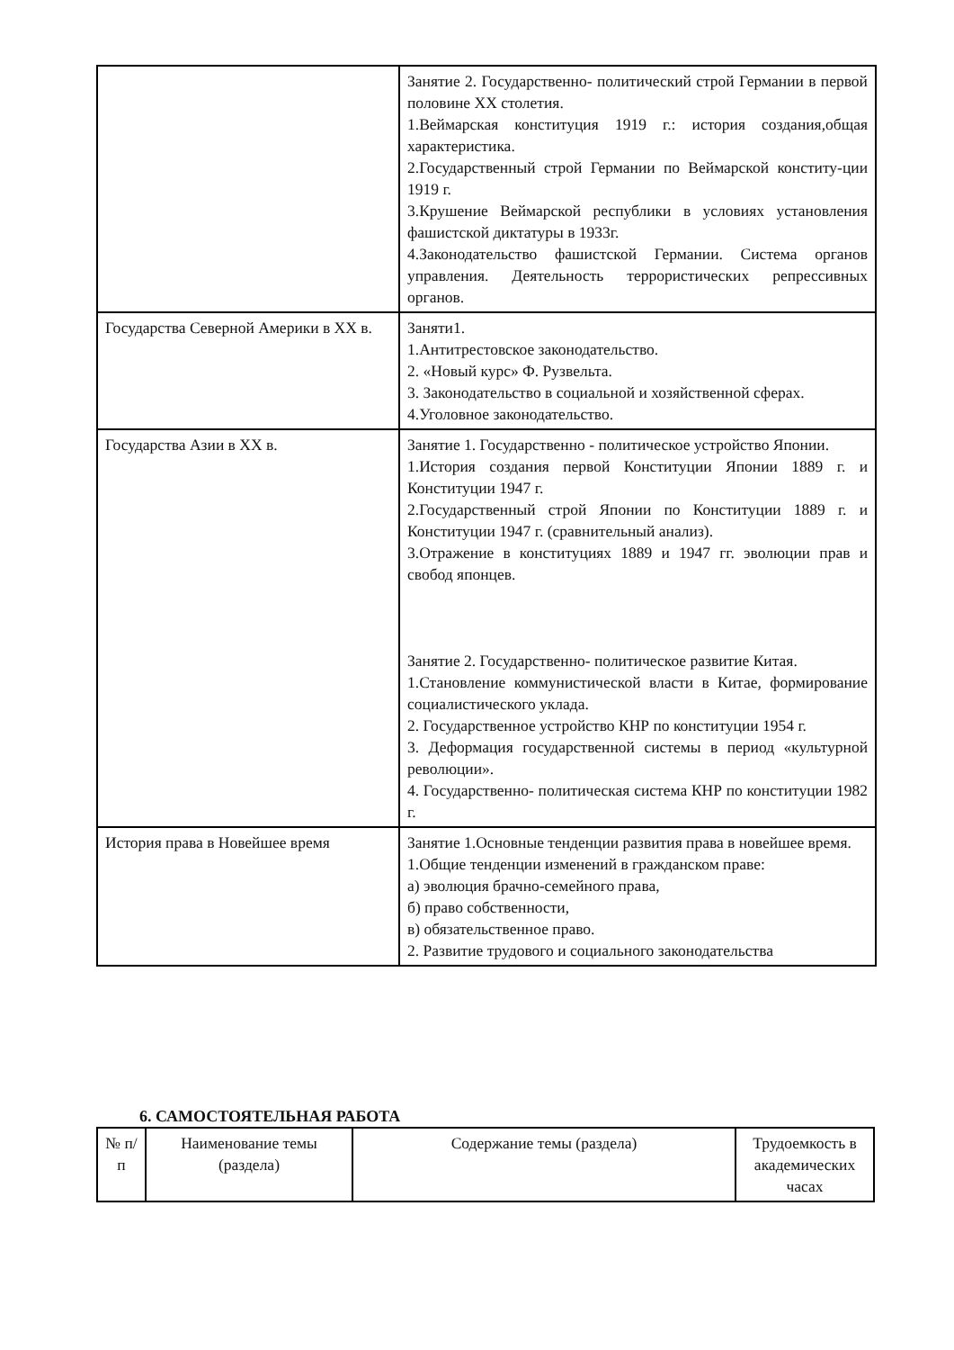| | Занятие 2. Государственно- политический строй Германии в первой половине XX столетия. 1.Веймарская конституция 1919 г.: история создания,общая характеристика. 2.Государственный строй Германии по Веймарской конститу-ции 1919 г. 3.Крушение Веймарской республики в условиях установления фашистской диктатуры в 1933г. 4.Законодательство фашистской Германии. Система органов управления. Деятельность террористических репрессивных органов. |
| Государства Северной Америки в XX в. | Заняти1. 1.Антитрестовское законодательство. 2. «Новый курс» Ф. Рузвельта. 3. Законодательство в социальной и хозяйственной сферах. 4.Уголовное законодательство. |
| Государства Азии в XX в. | Занятие 1. Государственно - политическое устройство Японии. 1.История создания первой Конституции Японии 1889 г. и Конституции 1947 г. 2.Государственный строй Японии по Конституции 1889 г. и Конституции 1947 г. (сравнительный анализ). 3.Отражение в конституциях 1889 и 1947 гг. эволюции прав и свобод японцев. Занятие 2. Государственно- политическое развитие Китая. 1.Становление коммунистической власти в Китае, формирование социалистического уклада. 2. Государственное устройство КНР по конституции 1954 г. 3. Деформация государственной системы в период «культурной революции». 4. Государственно- политическая система КНР по конституции 1982 г. |
| История права в Новейшее время | Занятие 1.Основные тенденции развития права в новейшее время. 1.Общие тенденции изменений в гражданском праве: а) эволюция брачно-семейного права, б) право собственности, в) обязательственное право. 2. Развитие трудового и социального законодательства |
6. САМОСТОЯТЕЛЬНАЯ РАБОТА
| № п/п | Наименование темы (раздела) | Содержание темы (раздела) | Трудоемкость в академических часах |
| --- | --- | --- | --- |